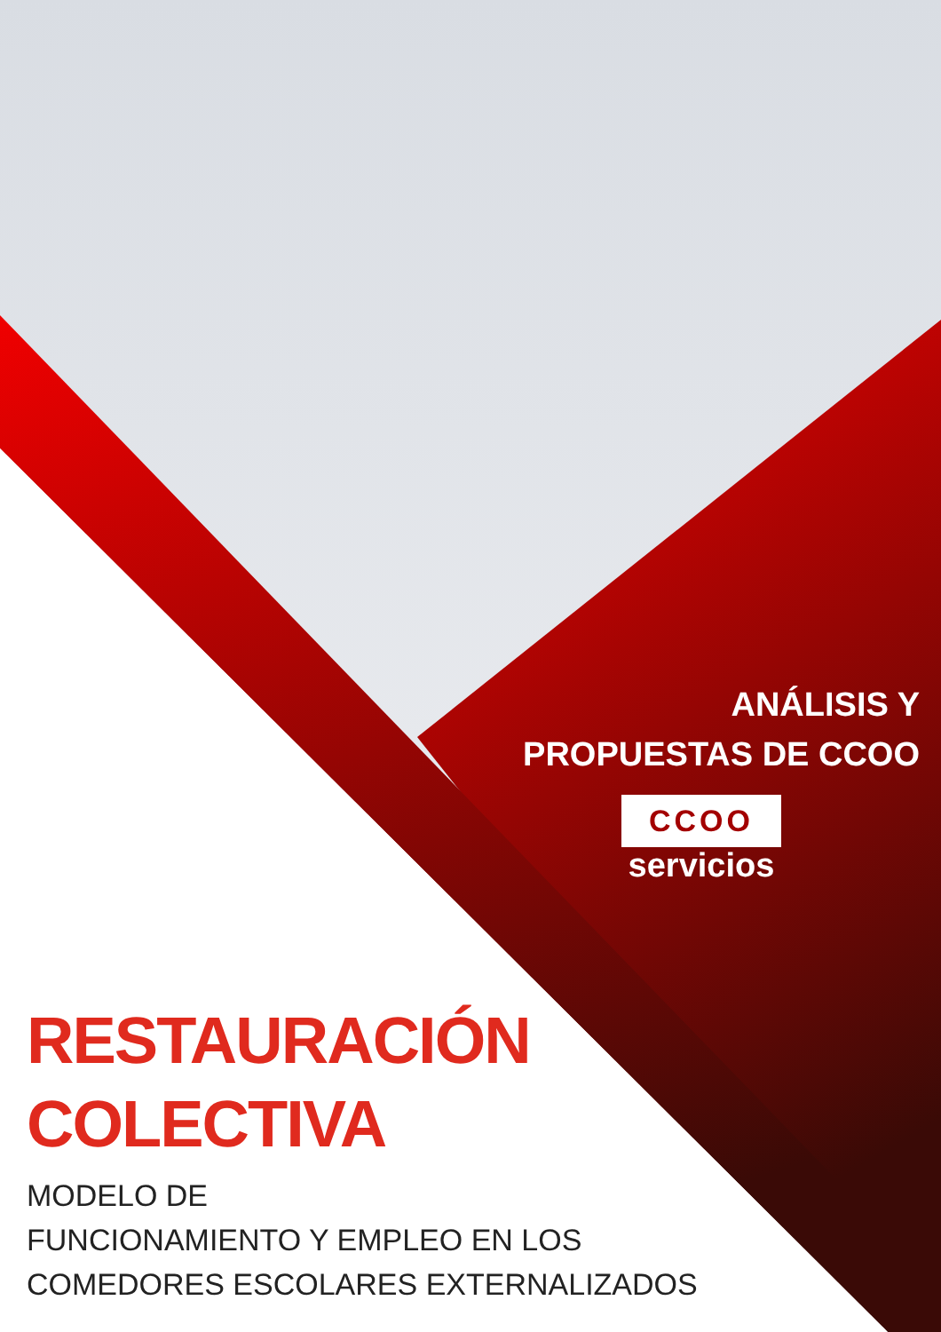ANÁLISIS Y
PROPUESTAS DE CCOO
CCOO
servicios
RESTAURACIÓN
COLECTIVA
MODELO DE
FUNCIONAMIENTO Y EMPLEO EN LOS
COMEDORES ESCOLARES EXTERNALIZADOS